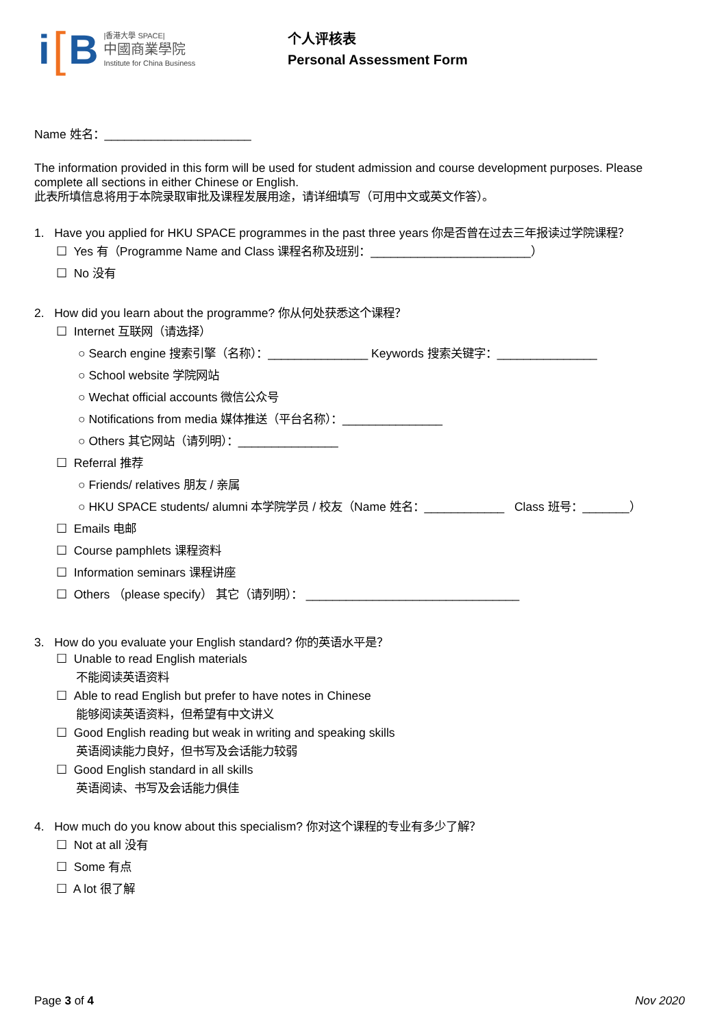i [B
|香港大學 SPACE|
中國商業學院
Institute for China Business
个人评核表
Personal Assessment Form
Name 姓名：______________________
The information provided in this form will be used for student admission and course development purposes. Please complete all sections in either Chinese or English.
此表所填信息将用于本院录取审批及课程发展用途，请详细填写（可用中文或英文作答）。
1. Have you applied for HKU SPACE programmes in the past three years 你是否曾在过去三年报读过学院课程？
☐ Yes 有（Programme Name and Class 课程名称及班别：________________________）
☐ No 没有
2. How did you learn about the programme? 你从何处获悉这个课程？
☐ Internet 互联网（请选择）
○ Search engine 搜索引擎（名称）：_______________ Keywords 搜索关键字：_______________
○ School website 学院网站
○ Wechat official accounts 微信公众号
○ Notifications from media 媒体推送（平台名称）：_______________
○ Others 其它网站（请列明）：_______________
☐ Referral 推荐
○ Friends/ relatives 朋友 / 亲属
○ HKU SPACE students/ alumni 本学院学员 / 校友（Name 姓名：____________ Class 班号：_______）
☐ Emails 电邮
☐ Course pamphlets 课程资料
☐ Information seminars 课程讲座
☐ Others （please specify） 其它（请列明）： ________________________________
3. How do you evaluate your English standard? 你的英语水平是？
☐ Unable to read English materials
不能阅读英语资料
☐ Able to read English but prefer to have notes in Chinese
能够阅读英语资料，但希望有中文讲义
☐ Good English reading but weak in writing and speaking skills
英语阅读能力良好，但书写及会话能力较弱
☐ Good English standard in all skills
英语阅读、书写及会话能力俱佳
4. How much do you know about this specialism? 你对这个课程的专业有多少了解？
☐ Not at all 没有
☐ Some 有点
☐ A lot 很了解
Page 3 of 4 Nov 2020